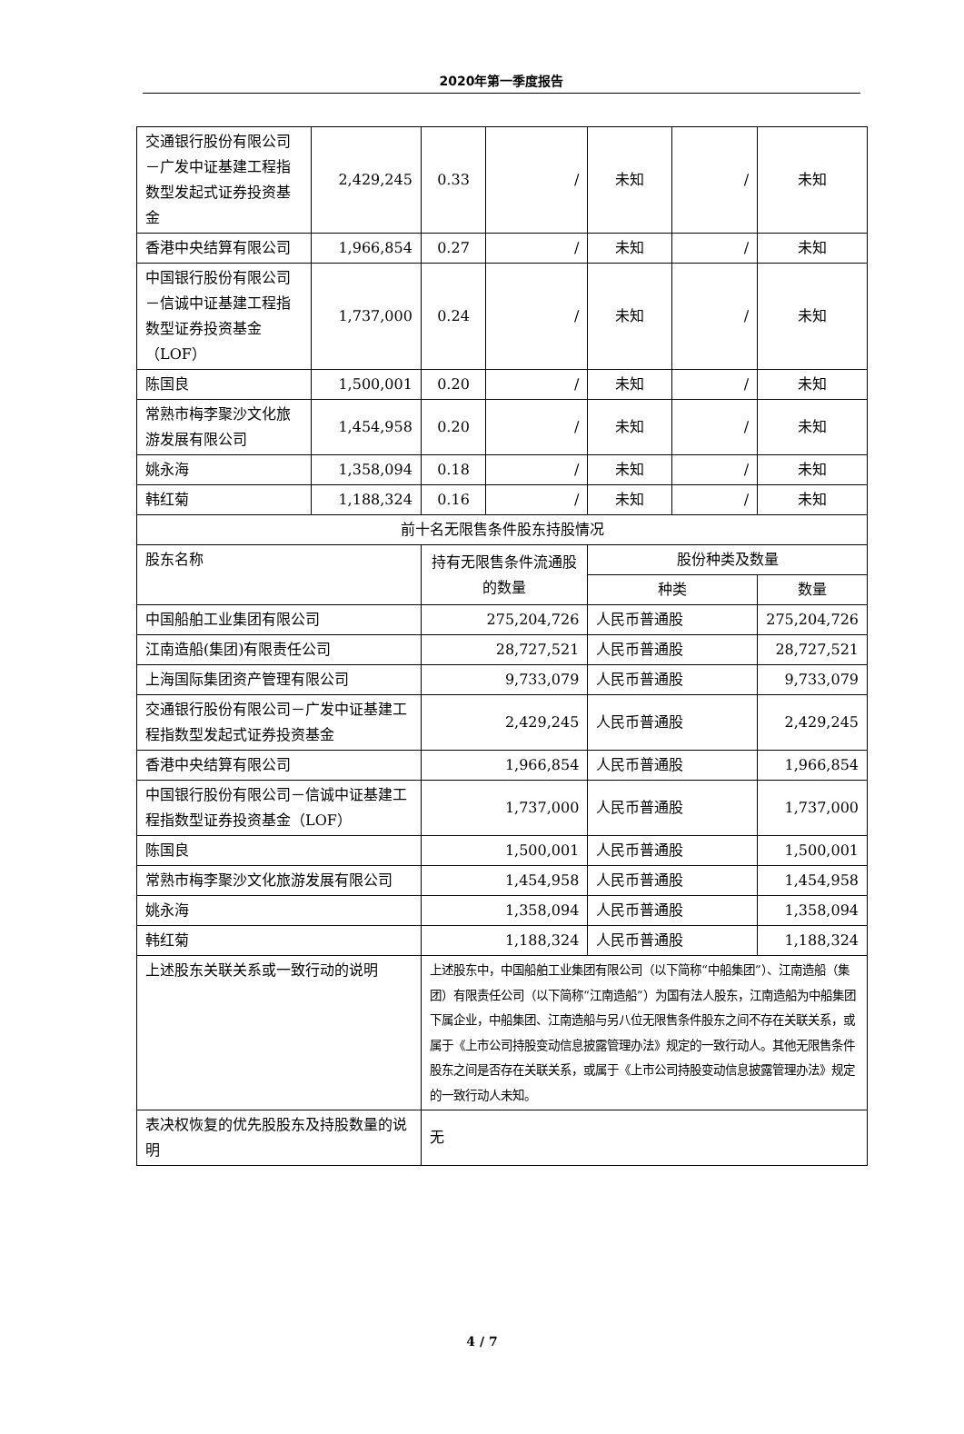2020年第一季度报告
| 交通银行股份有限公司－广发中证基建工程指数型发起式证券投资基金 | 2,429,245 | 0.33 | / | 未知 | / | 未知 |
| 香港中央结算有限公司 | 1,966,854 | 0.27 | / | 未知 | / | 未知 |
| 中国银行股份有限公司－信诚中证基建工程指数型证券投资基金（LOF） | 1,737,000 | 0.24 | / | 未知 | / | 未知 |
| 陈国良 | 1,500,001 | 0.20 | / | 未知 | / | 未知 |
| 常熟市梅李聚沙文化旅游发展有限公司 | 1,454,958 | 0.20 | / | 未知 | / | 未知 |
| 姚永海 | 1,358,094 | 0.18 | / | 未知 | / | 未知 |
| 韩红菊 | 1,188,324 | 0.16 | / | 未知 | / | 未知 |
| 前十名无限售条件股东持股情况 | | | | | | |
| 股东名称 | | 持有无限售条件流通股的数量 | | 股份种类及数量 | | |
| | | | | 种类 | | 数量 |
| 中国船舶工业集团有限公司 | | 275,204,726 | | 人民币普通股 | | 275,204,726 |
| 江南造船(集团)有限责任公司 | | 28,727,521 | | 人民币普通股 | | 28,727,521 |
| 上海国际集团资产管理有限公司 | | 9,733,079 | | 人民币普通股 | | 9,733,079 |
| 交通银行股份有限公司－广发中证基建工程指数型发起式证券投资基金 | | 2,429,245 | | 人民币普通股 | | 2,429,245 |
| 香港中央结算有限公司 | | 1,966,854 | | 人民币普通股 | | 1,966,854 |
| 中国银行股份有限公司－信诚中证基建工程指数型证券投资基金（LOF） | | 1,737,000 | | 人民币普通股 | | 1,737,000 |
| 陈国良 | | 1,500,001 | | 人民币普通股 | | 1,500,001 |
| 常熟市梅李聚沙文化旅游发展有限公司 | | 1,454,958 | | 人民币普通股 | | 1,454,958 |
| 姚永海 | | 1,358,094 | | 人民币普通股 | | 1,358,094 |
| 韩红菊 | | 1,188,324 | | 人民币普通股 | | 1,188,324 |
| 上述股东关联关系或一致行动的说明 | | 上述股东中，中国船舶工业集团有限公司（以下简称“中船集团”）、江南造船（集团）有限责任公司（以下简称“江南造船”）为国有法人股东，江南造船为中船集团下属企业，中船集团、江南造船与另八位无限售条件股东之间不存在关联关系，或属于《上市公司持股变动信息披露管理办法》规定的一致行动人。其他无限售条件股东之间是否存在关联关系，或属于《上市公司持股变动信息披露管理办法》规定的一致行动人未知。 | | | | |
| 表决权恢复的优先股股东及持股数量的说明 | | 无 | | | | |
4 / 7